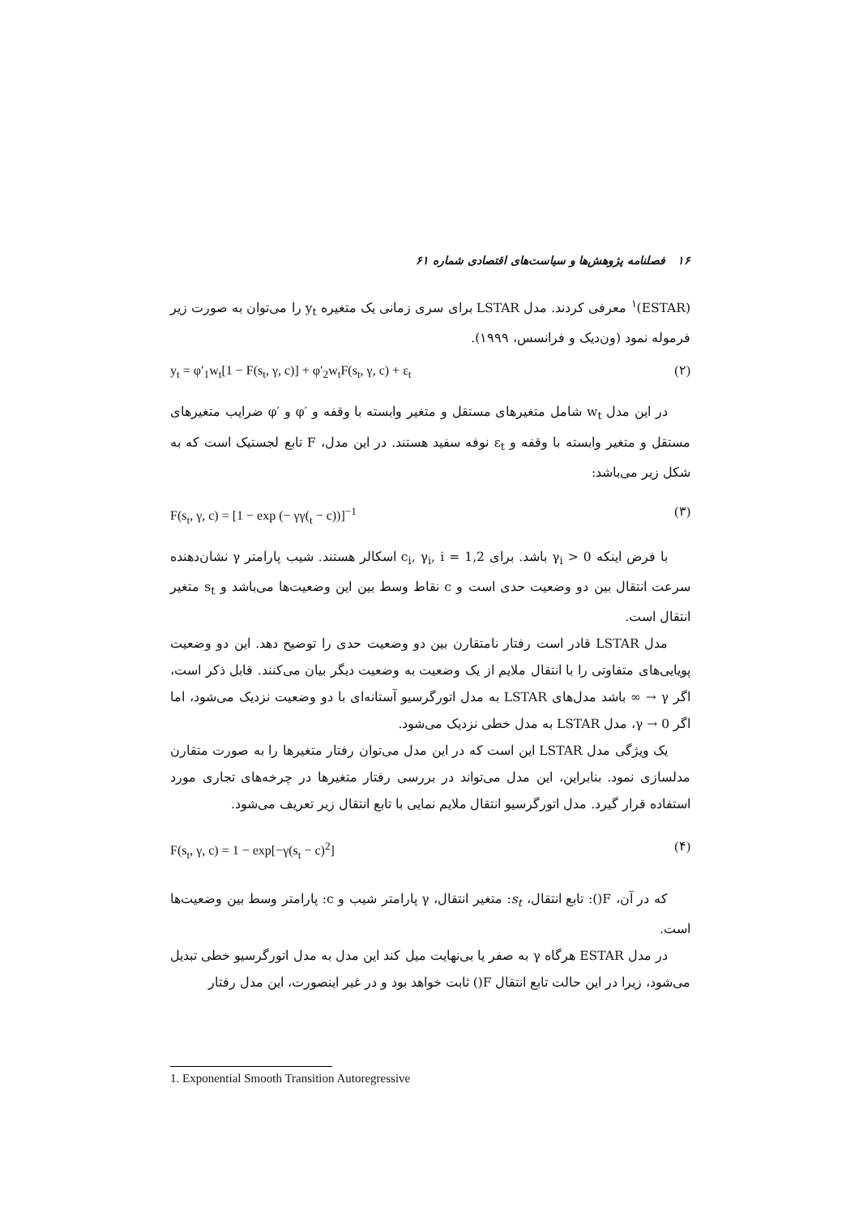۱۶ فصلنامه پژوهش‌ها و سیاست‌های اقتصادی شماره ۶۱
(ESTAR)<sup>۱</sup> معرفی کردند. مدل LSTAR برای سری زمانی یک متغیره y<sub>t</sub> را می‌توان به صورت زیر فرموله نمود (ون‌دیک و فرانسس، ۱۹۹۹).
y<sub>t</sub> = φ′<sub>1</sub>w<sub>t</sub>[1 − F(s<sub>t</sub>, γ, c)] + φ′<sub>2</sub>w<sub>t</sub>F(s<sub>t</sub>, γ, c) + ε<sub>t</sub> (۲)
در این مدل w<sub>t</sub> شامل متغیرهای مستقل و متغیر وابسته با وقفه و ′φ و ′φ ضرایب متغیرهای مستقل و متغیر وابسته با وقفه و ε<sub>t</sub> نوفه سفید هستند. در این مدل، F تابع لجستیک است که به شکل زیر می‌باشد:
F(s<sub>t</sub>, γ, c) = [1 − exp (− γγ(<sub>t</sub> − c))]<sup>−1</sup> (۳)
با فرض اینکه γ<sub>i</sub> > 0 باشد. برای c<sub>i</sub>, γ<sub>i</sub>, i = 1,2 اسکالر هستند. شیب پارامتر γ نشان‌دهنده سرعت انتقال بین دو وضعیت حدی است و c نقاط وسط بین این وضعیت‌ها می‌باشد و s<sub>t</sub> متغیر انتقال است.
مدل LSTAR قادر است رفتار نامتقارن بین دو وضعیت حدی را توضیح دهد. این دو وضعیت پویایی‌های متفاوتی را با انتقال ملایم از یک وضعیت به وضعیت دیگر بیان می‌کنند. قابل ذکر است، اگر γ → ∞ باشد مدل‌های LSTAR به مدل اتورگرسیو آستانه‌ای با دو وضعیت نزدیک می‌شود، اما اگر γ → 0، مدل LSTAR به مدل خطی نزدیک می‌شود.
یک ویژگی مدل LSTAR این است که در این مدل می‌توان رفتار متغیرها را به صورت متقارن مدلسازی نمود. بنابراین، این مدل می‌تواند در بررسی رفتار متغیرها در چرخه‌های تجاری مورد استفاده قرار گیرد. مدل اتورگرسیو انتقال ملایم نمایی با تابع انتقال زیر تعریف می‌شود.
F(s<sub>t</sub>, γ, c) = 1 − exp[−γ(s<sub>t</sub> − c)<sup>2</sup>] (۴)
که در آن، F(): تابع انتقال، s<sub>t</sub>: متغیر انتقال، γ پارامتر شیب و c: پارامتر وسط بین وضعیت‌ها است.
در مدل ESTAR هرگاه γ به صفر یا بی‌نهایت میل کند این مدل به مدل اتورگرسیو خطی تبدیل می‌شود، زیرا در این حالت تابع انتقال F() ثابت خواهد بود و در غیر اینصورت، این مدل رفتار
1. Exponential Smooth Transition Autoregressive